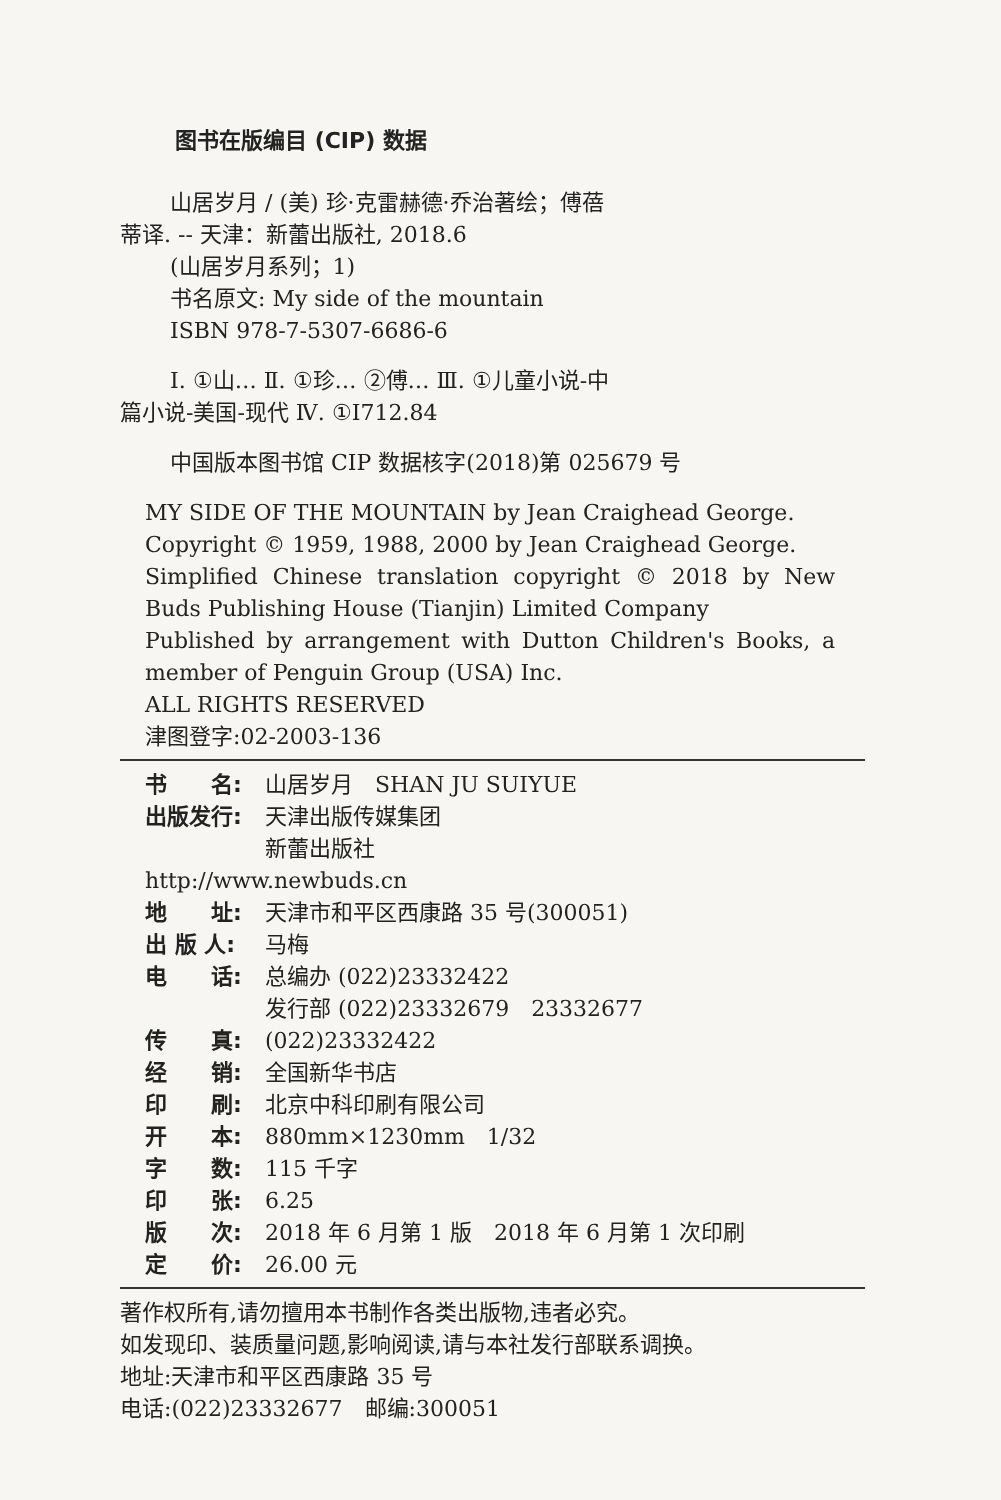图书在版编目 (CIP) 数据
山居岁月 / (美) 珍·克雷赫德·乔治著绘；傅蓓
蒂译. -- 天津：新蕾出版社, 2018.6
(山居岁月系列；1)
书名原文: My side of the mountain
ISBN 978-7-5307-6686-6
Ⅰ. ①山… Ⅱ. ①珍… ②傅… Ⅲ. ①儿童小说-中
篇小说-美国-现代 Ⅳ. ①I712.84
中国版本图书馆 CIP 数据核字(2018)第 025679 号
MY SIDE OF THE MOUNTAIN by Jean Craighead George.
Copyright © 1959, 1988, 2000 by Jean Craighead George.
Simplified Chinese translation copyright © 2018 by New Buds Publishing House (Tianjin) Limited Company
Published by arrangement with Dutton Children's Books, a member of Penguin Group (USA) Inc.
ALL RIGHTS RESERVED
津图登字:02-2003-136
| 书 名: | 山居岁月 SHAN JU SUIYUE |
| 出版发行: | 天津出版传媒集团 新蕾出版社 |
| http://www.newbuds.cn | |
| 地 址: | 天津市和平区西康路 35 号(300051) |
| 出 版 人: | 马梅 |
| 电 话: | 总编办 (022)23332422 发行部 (022)23332679 23332677 |
| 传 真: | (022)23332422 |
| 经 销: | 全国新华书店 |
| 印 刷: | 北京中科印刷有限公司 |
| 开 本: | 880mm×1230mm 1/32 |
| 字 数: | 115 千字 |
| 印 张: | 6.25 |
| 版 次: | 2018 年 6 月第 1 版 2018 年 6 月第 1 次印刷 |
| 定 价: | 26.00 元 |
著作权所有,请勿擅用本书制作各类出版物,违者必究。
如发现印、装质量问题,影响阅读,请与本社发行部联系调换。
地址:天津市和平区西康路 35 号
电话:(022)23332677　邮编:300051